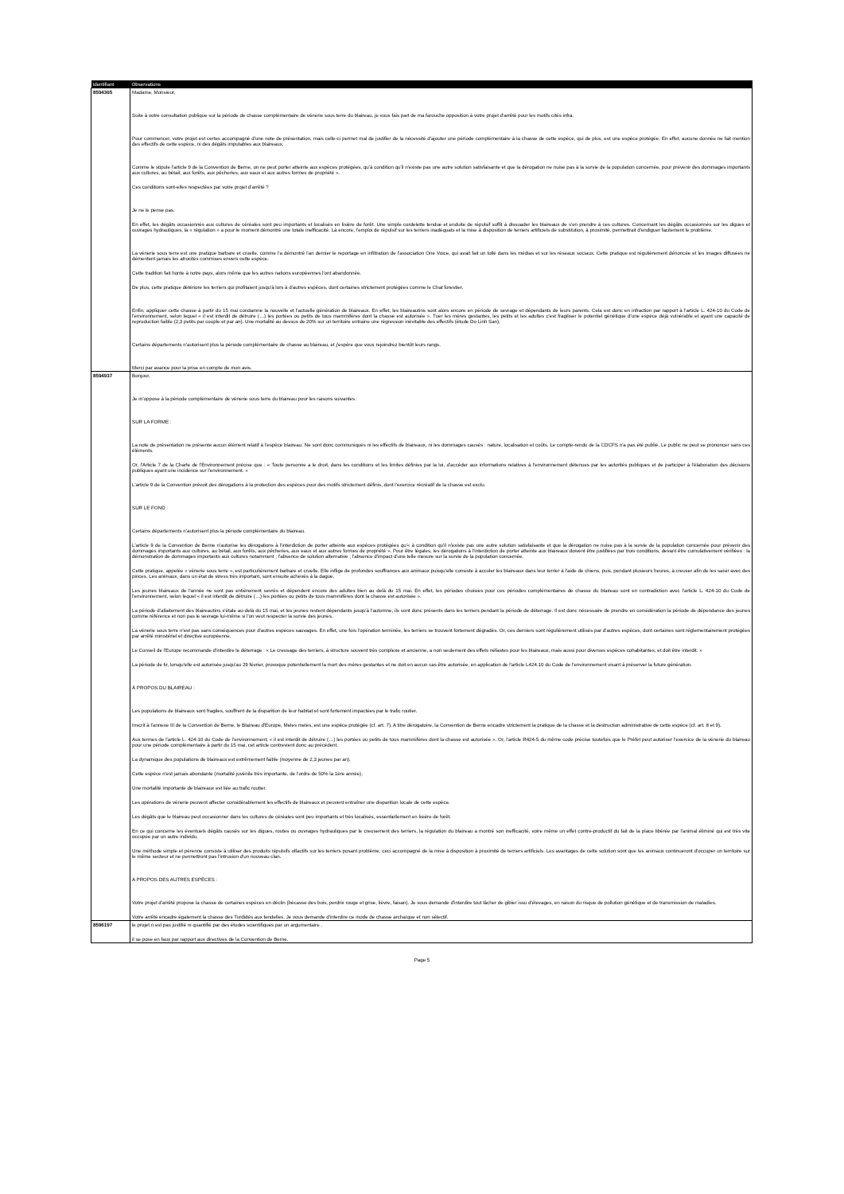| Identifiant | Observations |
| --- | --- |
| 8594365 | Madame, Monsieur, Suite à votre consultation publique sur la période de chasse complémentaire de vénerie sous terre du blaireau, je vous fais part de ma farouche opposition à votre projet d'arrêté pour les motifs cités infra. Pour commencer, votre projet est certes accompagné d'une note de présentation, mais celle-ci permet mal de justifier de la nécessité d'ajouter une période complémentaire à la chasse de cette espèce, qui de plus, est une espèce protégée. En effet, aucune donnée ne fait mention des effectifs de cette espèce, ni des dégâts imputables aux blaireaux. Comme le stipule l'article 9 de la Convention de Berne, on ne peut porter atteinte aux espèces protégées, qu'à condition qu'il n'existe pas une autre solution satisfaisante et que la dérogation ne nuise pas à la survie de la population concernée, pour prévenir des dommages importants aux cultures, au bétail, aux forêts, aux pêcheries, aux eaux et aux autres formes de propriété ». Ces conditions sont-elles respectées par votre projet d'arrêté ? Je ne le pense pas. En effet, les dégâts occasionnés aux cultures de céréales sont peu importants et localisés en lisière de forêt. Une simple cordelette tendue et enduite de répulsif suffit à dissuader les blaireaux de s'en prendre à ces cultures. Concernant les dégâts occasionnés sur les digues et ouvrages hydrauliques, la « régulation » a pour le moment démontré une totale inefficacité. Là encore, l'emploi de répulsif sur les terriers inadéquats et la mise à disposition de terriers artificiels de substitution, à proximité, permettrait d'endiguer facilement le problème. La vénerie sous terre est une pratique barbare et cruelle, comme l'a démontré l'an dernier le reportage en infiltration de l'association One Voice, qui avait fait un tollé dans les médias et sur les réseaux sociaux. Cette pratique est régulièrement dénoncée et les images diffusées ne démentent jamais les atrocités commises envers cette espèce. Cette tradition fait honte à notre pays, alors même que les autres nations européennes l'ont abandonnée. De plus, cette pratique détériore les terriers qui profitaient jusqu'à lors à d'autres espèces, dont certaines strictement protégées comme le Chat forestier. Enfin, appliquer cette chasse à partir du 15 mai condamne la nouvelle et l'actuelle génération de blaireaux. En effet, les blaireautins sont alors encore en période de sevrage et dépendants de leurs parents. Cela est donc en infraction par rapport à l'article L. 424-10 du Code de l'environnement, selon lequel « il est interdit de détruire (…) les portées ou petits de tous mammifères dont la chasse est autorisée ». Tuer les mères gestantes, les petits et les adultes c'est fragiliser le potentiel génétique d'une espèce déjà vulnérable et ayant une capacité de reproduction faible (2,3 petits par couple et par an). Une mortalité au dessus de 20% sur un territoire entraine une régression inévitable des effectifs (étude Do Linh San). Certains départements n'autorisent plus la période complémentaire de chasse au blaireau, et j'espère que vous rejoindrez bientôt leurs rangs. Merci par avance pour la prise en compte de mon avis. |
| 8594937 | Bonjour, Je m'oppose à la période complémentaire de vénerie sous terre du blaireau pour les raisons suivantes : SUR LA FORME : La note de présentation ne présente aucun élément relatif à l'espèce blaireau. Ne sont donc communiqués ni les effectifs de blaireaux, ni les dommages causés : nature, localisation et coûts. Le compte-rendu de la CDCFS n'a pas été publié. Le public ne peut se prononcer sans ces éléments. Or, l'Article 7 de la Charte de l'Environnement précise que : « Toute personne a le droit, dans les conditions et les limites définies par la loi, d'accéder aux informations relatives à l'environnement détenues par les autorités publiques et de participer à l'élaboration des décisions publiques ayant une incidence sur l'environnement. » L'article 9 de la Convention prévoit des dérogations à la protection des espèces pour des motifs strictement définis, dont l'exercice récréatif de la chasse est exclu. SUR LE FOND : Certains départements n'autorisent plus la période complémentaire du blaireau. L'article 9 de la Convention de Berne n'autorise les dérogations à l'interdiction de porter atteinte aux espèces protégées qu'« à condition qu'il n'existe pas une autre solution satisfaisante et que la dérogation ne nuise pas à la survie de la population concernée pour prévenir des dommages importants aux cultures, au bétail, aux forêts, aux pêcheries, aux eaux et aux autres formes de propriété ». Pour être légales, les dérogations à l'interdiction de porter atteinte aux blaireaux doivent être justifiées par trois conditions, devant être cumulativement vérifiées : la démonstration de dommages importants aux cultures notamment ; l'absence de solution alternative ; l'absence d'impact d'une telle mesure sur la survie de la population concernée. Cette pratique, appelée « vénerie sous terre », est particulièrement barbare et cruelle. Elle inflige de profondes souffrances aux animaux puisqu'elle consiste à acculer les blaireaux dans leur terrier à l'aide de chiens, puis, pendant plusieurs heures, à creuser afin de les saisir avec des pinces. Les animaux, dans un état de stress très important, sont ensuite achevés à la dague. Les jeunes blaireaux de l'année ne sont pas entièrement sevrés et dépendent encore des adultes bien au delà du 15 mai. En effet, les périodes choisies pour ces périodes complémentaires de chasse du blaireau sont en contradiction avec l'article L. 424-10 du Code de l'environnement, selon lequel « il est interdit de détruire (…) les portées ou petits de tous mammifères dont la chasse est autorisée ». La période d'allaitement des blaireautins s'étale au-delà du 15 mai, et les jeunes restent dépendants jusqu'à l'automne, ils sont donc présents dans les terriers pendant la période de déterrage. Il est donc nécessaire de prendre en considération la période de dépendance des jeunes comme référence et non pas le sevrage lui-même si l'on veut respecter la survie des jeunes. La vénerie sous terre n'est pas sans conséquences pour d'autres espèces sauvages. En effet, une fois l'opération terminée, les terriers se trouvent fortement dégradés. Or, ces derniers sont régulièrement utilisés par d'autres espèces, dont certaines sont réglementairement protégées par arrêté ministériel et directive européenne. Le Conseil de l'Europe recommande d'interdire le déterrage : « Le creusage des terriers, à structure souvent très complexe et ancienne, a non seulement des effets néfastes pour les blaireaux, mais aussi pour diverses espèces cohabitantes, et doit être interdit. » La période de tir, lorsqu'elle est autorisée jusqu'au 29 février, provoque potentiellement la mort des mères gestantes et ne doit en aucun cas être autorisée, en application de l'article L424.10 du Code de l'environnement visant à préserver la future génération. À PROPOS DU BLAIREAU : Les populations de blaireaux sont fragiles, souffrent de la disparition de leur habitat et sont fortement impactées par le trafic routier. Inscrit à l'annexe III de la Convention de Berne, le Blaireau d'Europe, Meles meles, est une espèce protégée (cf. art. 7). A titre dérogatoire, la Convention de Berne encadre strictement la pratique de la chasse et la destruction administrative de cette espèce (cf. art. 8 et 9). Aux termes de l'article L. 424-10 du Code de l'environnement, « il est interdit de détruire (…) les portées ou petits de tous mammifères dont la chasse est autorisée ». Or, l'article R424-5 du même code précise toutefois que le Préfet peut autoriser l'exercice de la vénerie du blaireau pour une période complémentaire à partir du 15 mai, cet article contrevient donc au précédent. La dynamique des populations de blaireaux est extrêmement faible (moyenne de 2,3 jeunes par an). Cette espèce n'est jamais abondante (mortalité juvénile très importante, de l'ordre de 50% la 1ère année). Une mortalité importante de blaireaux est liée au trafic routier. Les opérations de vénerie peuvent affecter considérablement les effectifs de blaireaux et peuvent entraîner une disparition locale de cette espèce. Les dégâts que le blaireau peut occasionner dans les cultures de céréales sont peu importants et très localisés, essentiellement en lisière de forêt. En ce qui concerne les éventuels dégâts causés sur les digues, routes ou ouvrages hydrauliques par le creusement des terriers, la régulation du blaireau a montré son inefficacité, voire même un effet contre-productif du fait de la place libérée par l'animal éliminé qui est très vite occupée par un autre individu. Une méthode simple et pérenne consiste à utiliser des produits répulsifs olfactifs sur les terriers posant problème, ceci accompagné de la mise à disposition à proximité de terriers artificiels. Les avantages de cette solution sont que les animaux continueront d'occuper un territoire sur le même secteur et ne permettront pas l'intrusion d'un nouveau clan. A PROPOS DES AUTRES ESPÈCES : Votre projet d'arrêté propose la chasse de certaines espèces en déclin (bécasse des bois, perdrix rouge et grise, lièvre, faisan). Je vous demande d'interdire tout lâcher de gibier issu d'élevages, en raison du risque de pollution génétique et de transmission de maladies. Votre arrêté encadre également la chasse des Turdidés aux tendelles. Je vous demande d'interdire ce mode de chasse archaïque et non sélectif. |
| 8596197 | le projet n est pas justifié ni quantifié par des études scientifiques par un argumentaire . il se pose en faux par rapport aux directives de la Convention de Berne. |
Page 5